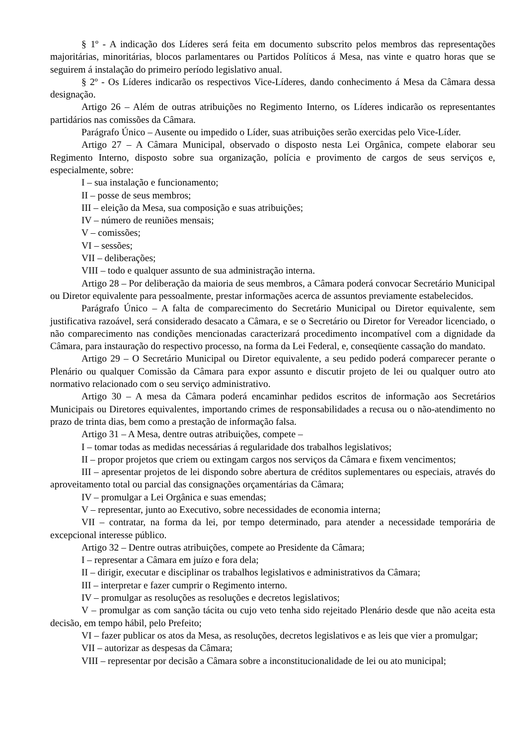§ 1º - A indicação dos Líderes será feita em documento subscrito pelos membros das representações majoritárias, minoritárias, blocos parlamentares ou Partidos Políticos á Mesa, nas vinte e quatro horas que se seguirem á instalação do primeiro período legislativo anual.
§ 2º - Os Líderes indicarão os respectivos Vice-Líderes, dando conhecimento á Mesa da Câmara dessa designação.
Artigo 26 – Além de outras atribuições no Regimento Interno, os Líderes indicarão os representantes partidários nas comissões da Câmara.
Parágrafo Único – Ausente ou impedido o Líder, suas atribuições serão exercidas pelo Vice-Líder.
Artigo 27 – A Câmara Municipal, observado o disposto nesta Lei Orgânica, compete elaborar seu Regimento Interno, disposto sobre sua organização, polícia e provimento de cargos de seus serviços e, especialmente, sobre:
I – sua instalação e funcionamento;
II – posse de seus membros;
III – eleição da Mesa, sua composição e suas atribuições;
IV – número de reuniões mensais;
V – comissões;
VI – sessões;
VII – deliberações;
VIII – todo e qualquer assunto de sua administração interna.
Artigo 28 – Por deliberação da maioria de seus membros, a Câmara poderá convocar Secretário Municipal ou Diretor equivalente para pessoalmente, prestar informações acerca de assuntos previamente estabelecidos.
Parágrafo Único – A falta de comparecimento do Secretário Municipal ou Diretor equivalente, sem justificativa razoável, será considerado desacato a Câmara, e se o Secretário ou Diretor for Vereador licenciado, o não comparecimento nas condições mencionadas caracterizará procedimento incompatível com a dignidade da Câmara, para instauração do respectivo processo, na forma da Lei Federal, e, conseqüente cassação do mandato.
Artigo 29 – O Secretário Municipal ou Diretor equivalente, a seu pedido poderá comparecer perante o Plenário ou qualquer Comissão da Câmara para expor assunto e discutir projeto de lei ou qualquer outro ato normativo relacionado com o seu serviço administrativo.
Artigo 30 – A mesa da Câmara poderá encaminhar pedidos escritos de informação aos Secretários Municipais ou Diretores equivalentes, importando crimes de responsabilidades a recusa ou o não-atendimento no prazo de trinta dias, bem como a prestação de informação falsa.
Artigo 31 – A Mesa, dentre outras atribuições, compete –
I – tomar todas as medidas necessárias á regularidade dos trabalhos legislativos;
II – propor projetos que criem ou extingam cargos nos serviços da Câmara e fixem vencimentos;
III – apresentar projetos de lei dispondo sobre abertura de créditos suplementares ou especiais, através do aproveitamento total ou parcial das consignações orçamentárias da Câmara;
IV – promulgar a Lei Orgânica e suas emendas;
V – representar, junto ao Executivo, sobre necessidades de economia interna;
VII – contratar, na forma da lei, por tempo determinado, para atender a necessidade temporária de excepcional interesse público.
Artigo 32 – Dentre outras atribuições, compete ao Presidente da Câmara;
I – representar a Câmara em juízo e fora dela;
II – dirigir, executar e disciplinar os trabalhos legislativos e administrativos da Câmara;
III – interpretar e fazer cumprir o Regimento interno.
IV – promulgar as resoluções as resoluções e decretos legislativos;
V – promulgar as com sanção tácita ou cujo veto tenha sido rejeitado Plenário desde que não aceita esta decisão, em tempo hábil, pelo Prefeito;
VI – fazer publicar os atos da Mesa, as resoluções, decretos legislativos e as leis que vier a promulgar;
VII – autorizar as despesas da Câmara;
VIII – representar por decisão a Câmara sobre a inconstitucionalidade de lei ou ato municipal;